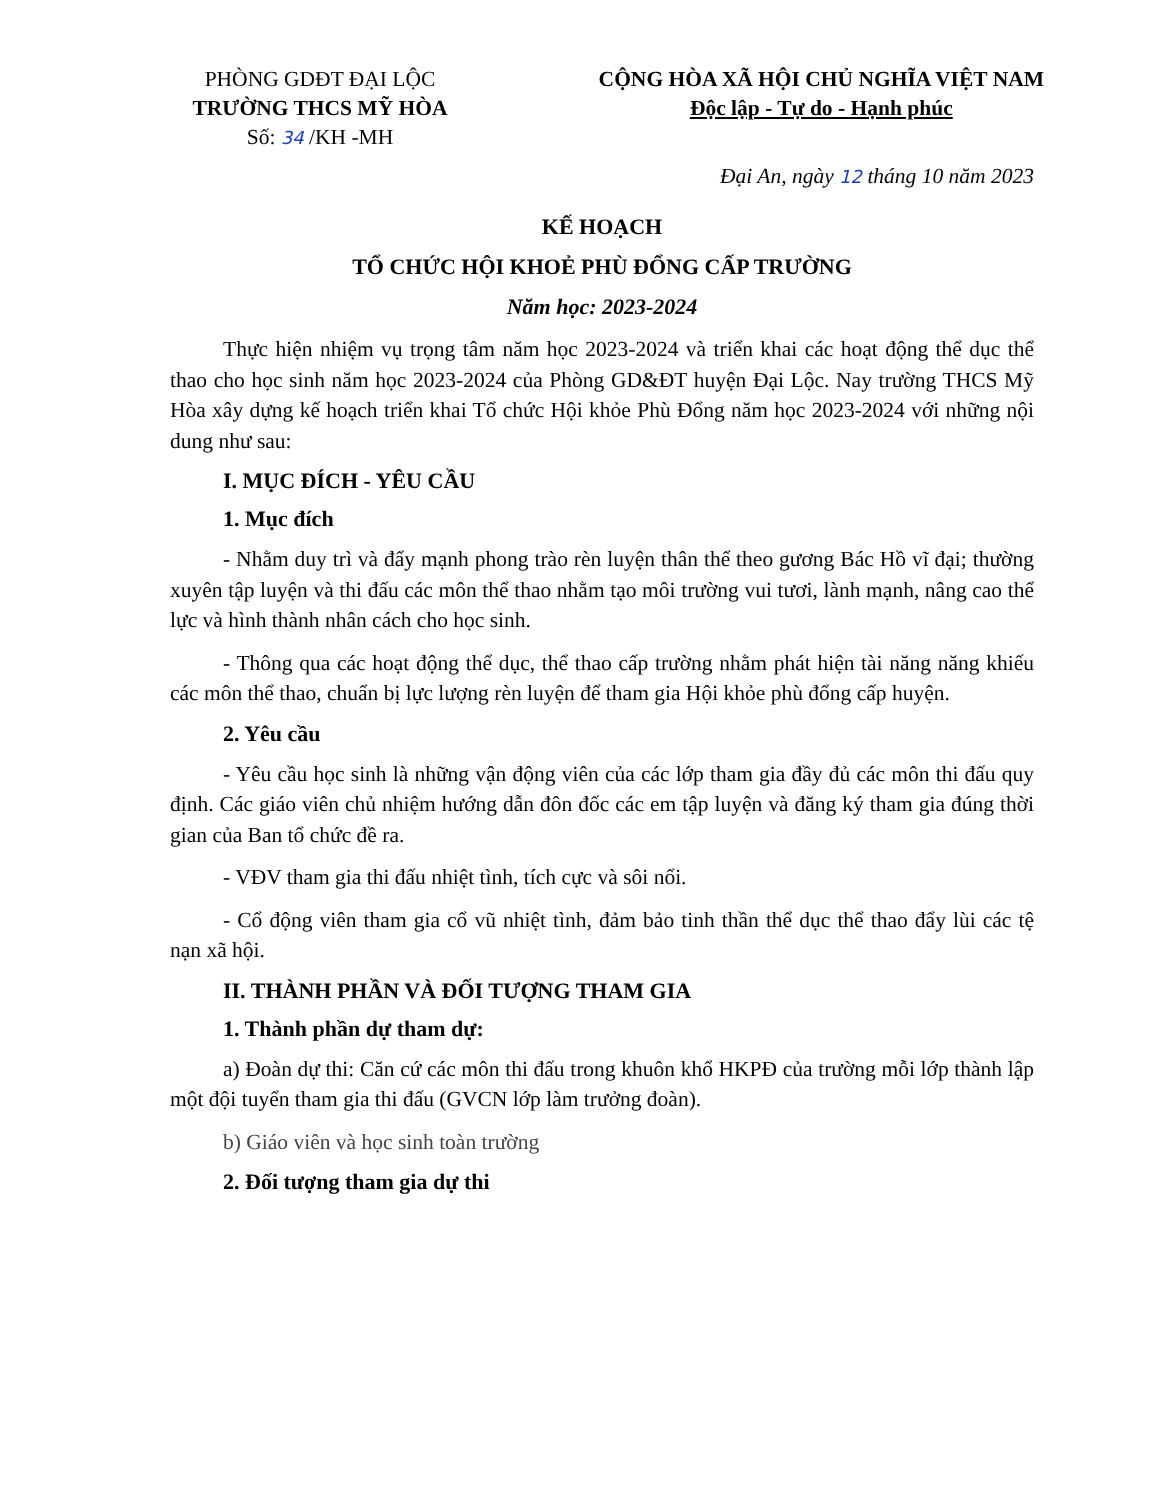PHÒNG GDĐT ĐẠI LỘC
TRƯỜNG THCS MỸ HÒA
Số: 34 /KH -MH
CỘNG HÒA XÃ HỘI CHỦ NGHĨA VIỆT NAM
Độc lập - Tự do - Hạnh phúc
Đại An, ngày 12 tháng 10 năm 2023
KẾ HOẠCH
TỔ CHỨC HỘI KHOẺ PHÙ ĐỔNG CẤP TRƯỜNG
Năm học: 2023-2024
Thực hiện nhiệm vụ trọng tâm năm học 2023-2024 và triển khai các hoạt động thể dục thể thao cho học sinh năm học 2023-2024 của Phòng GD&ĐT huyện Đại Lộc. Nay trường THCS Mỹ Hòa xây dựng kế hoạch triển khai Tổ chức Hội khỏe Phù Đổng năm học 2023-2024 với những nội dung như sau:
I. MỤC ĐÍCH - YÊU CẦU
1. Mục đích
- Nhằm duy trì và đẩy mạnh phong trào rèn luyện thân thể theo gương Bác Hồ vĩ đại; thường xuyên tập luyện và thi đấu các môn thể thao nhằm tạo môi trường vui tươi, lành mạnh, nâng cao thể lực và hình thành nhân cách cho học sinh.
- Thông qua các hoạt động thể dục, thể thao cấp trường nhằm phát hiện tài năng năng khiếu các môn thể thao, chuẩn bị lực lượng rèn luyện để tham gia Hội khỏe phù đổng cấp huyện.
2. Yêu cầu
- Yêu cầu học sinh là những vận động viên của các lớp tham gia đầy đủ các môn thi đấu quy định. Các giáo viên chủ nhiệm hướng dẫn đôn đốc các em tập luyện và đăng ký tham gia đúng thời gian của Ban tổ chức đề ra.
- VĐV tham gia thi đấu nhiệt tình, tích cực và sôi nổi.
- Cổ động viên tham gia cổ vũ nhiệt tình, đảm bảo tinh thần thể dục thể thao đẩy lùi các tệ nạn xã hội.
II. THÀNH PHẦN VÀ ĐỐI TƯỢNG THAM GIA
1. Thành phần dự tham dự:
a) Đoàn dự thi: Căn cứ các môn thi đấu trong khuôn khổ HKPĐ của trường mỗi lớp thành lập một đội tuyển tham gia thi đấu (GVCN lớp làm trưởng đoàn).
b) Giáo viên và học sinh toàn trường
2. Đối tượng tham gia dự thi